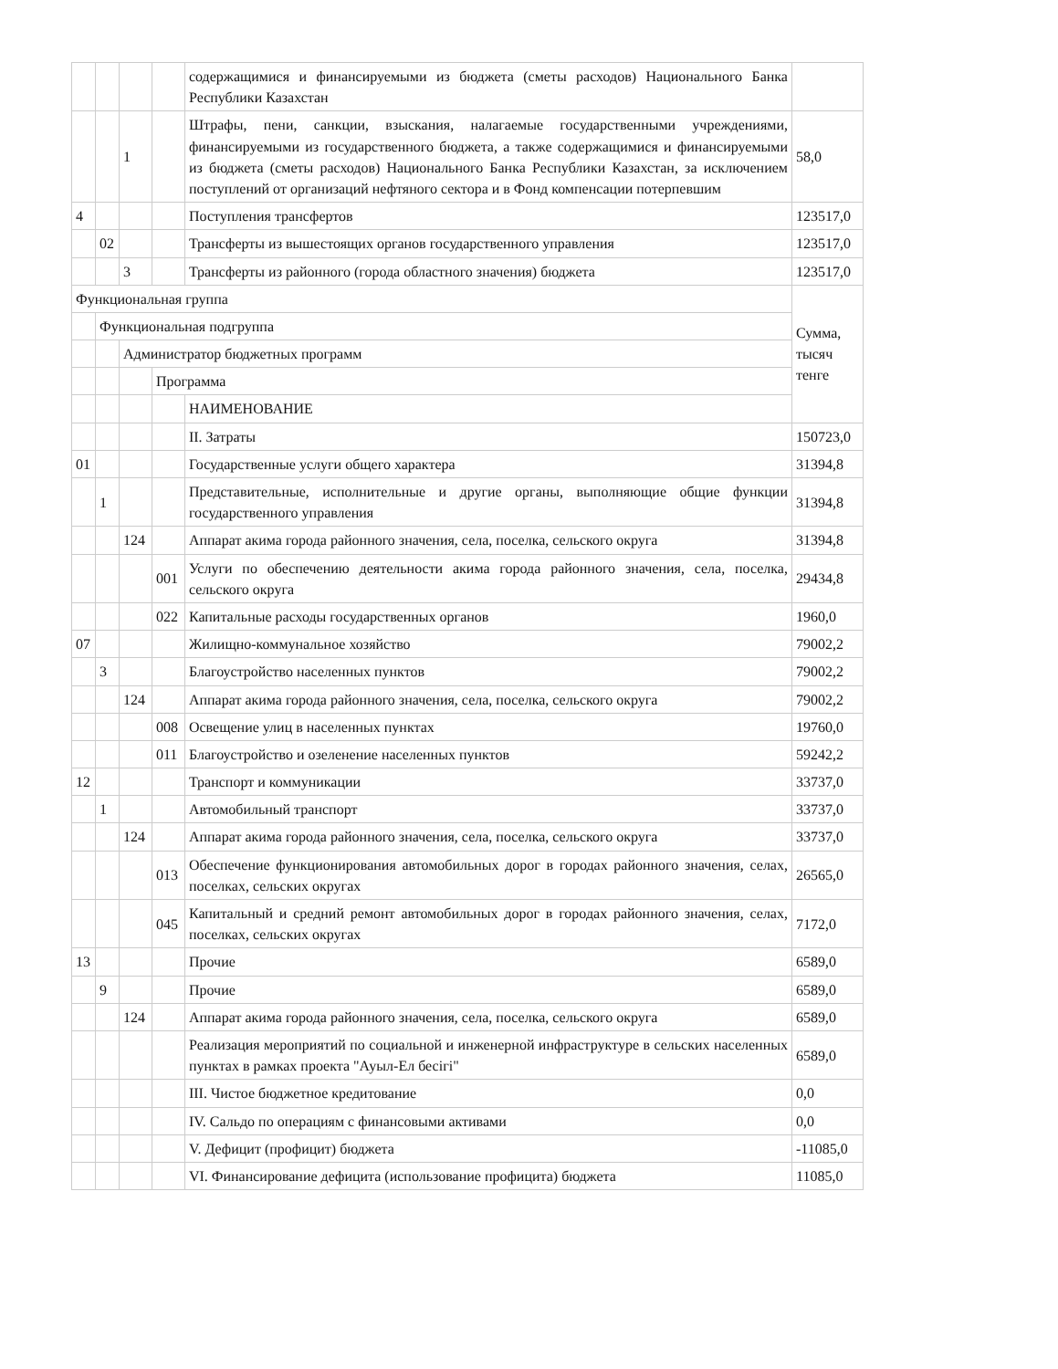| | | | | содержащимися и финансируемыми из бюджета (сметы расходов) Национального Банка Республики Казахстан | |
| | | 1 | | Штрафы, пени, санкции, взыскания, налагаемые государственными учреждениями, финансируемыми из государственного бюджета, а также содержащимися и финансируемыми из бюджета (сметы расходов) Национального Банка Республики Казахстан, за исключением поступлений от организаций нефтяного сектора и в Фонд компенсации потерпевшим | 58,0 |
| 4 | | | | Поступления трансфертов | 123517,0 |
| | 02 | | | Трансферты из вышестоящих органов государственного управления | 123517,0 |
| | | 3 | | Трансферты из районного (города областного значения) бюджета | 123517,0 |
| Функциональная группа | | | | | Сумма, тысяч тенге |
| | Функциональная подгруппа | | | | |
| | | Администратор бюджетных программ | | | |
| | | | Программа | | |
| | | | | НАИМЕНОВАНИЕ | |
| | | | | II. Затраты | 150723,0 |
| 01 | | | | Государственные услуги общего характера | 31394,8 |
| | 1 | | | Представительные, исполнительные и другие органы, выполняющие общие функции государственного управления | 31394,8 |
| | | 124 | | Аппарат акима города районного значения, села, поселка, сельского округа | 31394,8 |
| | | | 001 | Услуги по обеспечению деятельности акима города районного значения, села, поселка, сельского округа | 29434,8 |
| | | | 022 | Капитальные расходы государственных органов | 1960,0 |
| 07 | | | | Жилищно-коммунальное хозяйство | 79002,2 |
| | 3 | | | Благоустройство населенных пунктов | 79002,2 |
| | | 124 | | Аппарат акима города районного значения, села, поселка, сельского округа | 79002,2 |
| | | | 008 | Освещение улиц в населенных пунктах | 19760,0 |
| | | | 011 | Благоустройство и озеленение населенных пунктов | 59242,2 |
| 12 | | | | Транспорт и коммуникации | 33737,0 |
| | 1 | | | Автомобильный транспорт | 33737,0 |
| | | 124 | | Аппарат акима города районного значения, села, поселка, сельского округа | 33737,0 |
| | | | 013 | Обеспечение функционирования автомобильных дорог в городах районного значения, селах, поселках, сельских округах | 26565,0 |
| | | | 045 | Капитальный и средний ремонт автомобильных дорог в городах районного значения, селах, поселках, сельских округах | 7172,0 |
| 13 | | | | Прочие | 6589,0 |
| | 9 | | | Прочие | 6589,0 |
| | | 124 | | Аппарат акима города районного значения, села, поселка, сельского округа | 6589,0 |
| | | | | Реализация мероприятий по социальной и инженерной инфраструктуре в сельских населенных пунктах в рамках проекта "Ауыл-Ел бесігі" | 6589,0 |
| | | | | III. Чистое бюджетное кредитование | 0,0 |
| | | | | IV. Сальдо по операциям с финансовыми активами | 0,0 |
| | | | | V. Дефицит (профицит) бюджета | -11085,0 |
| | | | | VI. Финансирование дефицита (использование профицита) бюджета | 11085,0 |